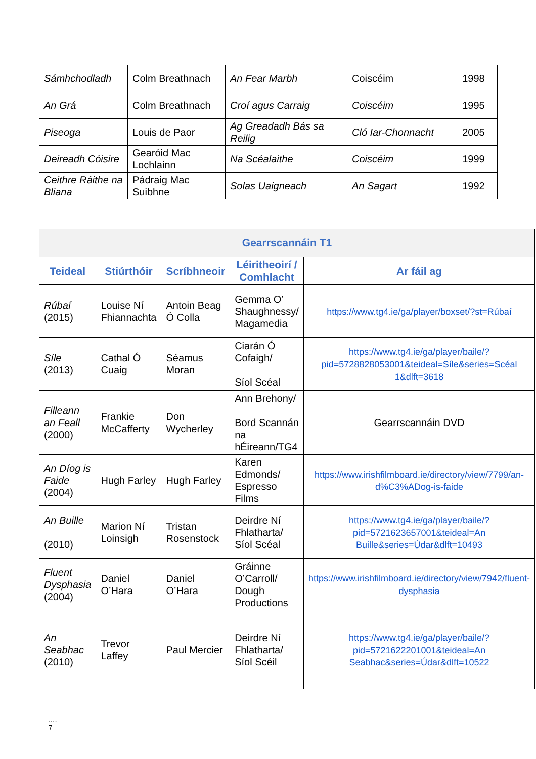| Sámhchodladh | Colm Breathnach | An Fear Marbh | Coiscéim | 1998 |
| An Grá | Colm Breathnach | Croí agus Carraig | Coiscéim | 1995 |
| Piseoga | Louis de Paor | Ag Greadadh Bás sa Reilig | Cló Iar-Chonnacht | 2005 |
| Deireadh Cóisire | Gearóid Mac Lochlainn | Na Scéalaithe | Coiscéim | 1999 |
| Ceithre Ráithe na Bliana | Pádraig Mac Suibhne | Solas Uaigneach | An Sagart | 1992 |
| Gearrscannáin T1 | | | | |
| --- | --- | --- | --- | --- |
| Teideal | Stiúrthóir | Scríbhneoir | Léiritheoirí / Comhlacht | Ar fáil ag |
| Rúbaí (2015) | Louise Ní Fhiannachta | Antoin Beag Ó Colla | Gemma O’ Shaughnessy/ Magamedia | https://www.tg4.ie/ga/player/boxset/?st=Rúbaí |
| Síle (2013) | Cathal Ó Cuaig | Séamus Moran | Ciarán Ó Cofaigh/ Síol Scéal | https://www.tg4.ie/ga/player/baile/?pid=5728828053001&teideal=Síle&series=Scéal 1&dlft=3618 |
| Filleann an Feall (2000) | Frankie McCafferty | Don Wycherley | Ann Brehony/ Bord Scannán na hÉireann/TG4 | Gearrscannáin DVD |
| An Díog is Faide (2004) | Hugh Farley | Hugh Farley | Karen Edmonds/ Espresso Films | https://www.irishfilmboard.ie/directory/view/7799/an-d%C3%ADog-is-faide |
| An Buille (2010) | Marion Ní Loinsigh | Tristan Rosenstock | Deirdre Ní Fhlatharta/ Síol Scéal | https://www.tg4.ie/ga/player/baile/?pid=5721623657001&teideal=An Buille&series=Údar&dlft=10493 |
| Fluent Dysphasia (2004) | Daniel O’Hara | Daniel O’Hara | Gráinne O’Carroll/ Dough Productions | https://www.irishfilmboard.ie/directory/view/7942/fluent-dysphasia |
| An Seabhac (2010) | Trevor Laffey | Paul Mercier | Deirdre Ní Fhlatharta/ Síol Scéil | https://www.tg4.ie/ga/player/baile/?pid=5721622201001&teideal=An Seabhac&series=Údar&dlft=10522 |
.....
7